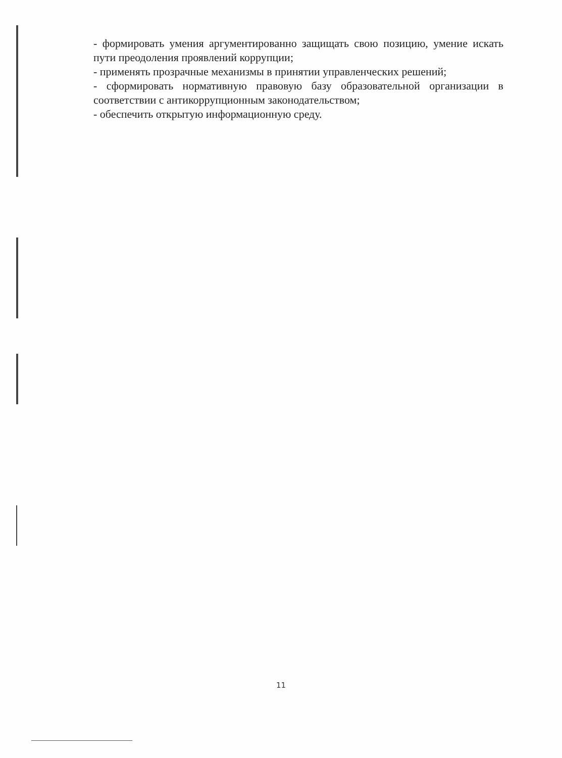- формировать умения аргументированно защищать свою позицию, умение искать пути преодоления проявлений коррупции;
- применять прозрачные механизмы в принятии управленческих решений;
- сформировать нормативную правовую базу образовательной организации в соответствии с антикоррупционным законодательством;
- обеспечить открытую информационную среду.
11